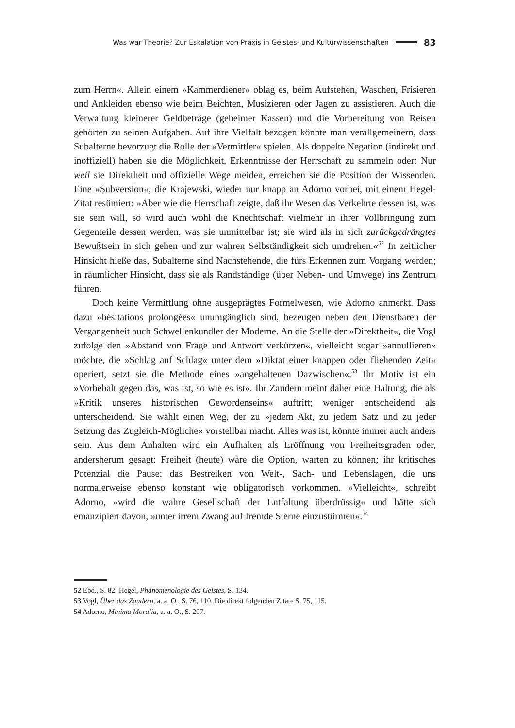Was war Theorie? Zur Eskalation von Praxis in Geistes- und Kulturwissenschaften 83
zum Herrn«. Allein einem »Kammerdiener« oblag es, beim Aufstehen, Waschen, Frisieren und Ankleiden ebenso wie beim Beichten, Musizieren oder Jagen zu assistieren. Auch die Verwaltung kleinerer Geldbeträge (geheimer Kassen) und die Vorbereitung von Reisen gehörten zu seinen Aufgaben. Auf ihre Vielfalt bezogen könnte man verallgemeinern, dass Subalterne bevorzugt die Rolle der »Vermittler« spielen. Als doppelte Negation (indirekt und inoffiziell) haben sie die Möglichkeit, Erkenntnisse der Herrschaft zu sammeln oder: Nur weil sie Direktheit und offizielle Wege meiden, erreichen sie die Position der Wissenden. Eine »Subversion«, die Krajewski, wieder nur knapp an Adorno vorbei, mit einem Hegel-Zitat resümiert: »Aber wie die Herrschaft zeigte, daß ihr Wesen das Verkehrte dessen ist, was sie sein will, so wird auch wohl die Knechtschaft vielmehr in ihrer Vollbringung zum Gegenteile dessen werden, was sie unmittelbar ist; sie wird als in sich zurückgedrängtes Bewußtsein in sich gehen und zur wahren Selbständigkeit sich umdrehen.«<sup>52</sup> In zeitlicher Hinsicht hieße das, Subalterne sind Nachstehende, die fürs Erkennen zum Vorgang werden; in räumlicher Hinsicht, dass sie als Randständige (über Neben- und Umwege) ins Zentrum führen.
Doch keine Vermittlung ohne ausgeprägtes Formelwesen, wie Adorno anmerkt. Dass dazu »hésitations prolongées« unumgänglich sind, bezeugen neben den Dienstbaren der Vergangenheit auch Schwellenkundler der Moderne. An die Stelle der »Direktheit«, die Vogl zufolge den »Abstand von Frage und Antwort verkürzen«, vielleicht sogar »annullieren« möchte, die »Schlag auf Schlag« unter dem »Diktat einer knappen oder fliehenden Zeit« operiert, setzt sie die Methode eines »angehaltenen Dazwischen«.<sup>53</sup> Ihr Motiv ist ein »Vorbehalt gegen das, was ist, so wie es ist«. Ihr Zaudern meint daher eine Haltung, die als »Kritik unseres historischen Gewordenseins« auftritt; weniger entscheidend als unterscheidend. Sie wählt einen Weg, der zu »jedem Akt, zu jedem Satz und zu jeder Setzung das Zugleich-Mögliche« vorstellbar macht. Alles was ist, könnte immer auch anders sein. Aus dem Anhalten wird ein Aufhalten als Eröffnung von Freiheitsgraden oder, andersherum gesagt: Freiheit (heute) wäre die Option, warten zu können; ihr kritisches Potenzial die Pause; das Bestreiken von Welt-, Sach- und Lebenslagen, die uns normalerweise ebenso konstant wie obligatorisch vorkommen. »Vielleicht«, schreibt Adorno, »wird die wahre Gesellschaft der Entfaltung überdrüssig« und hätte sich emanzipiert davon, »unter irrem Zwang auf fremde Sterne einzustürmen«.<sup>54</sup>
52 Ebd., S. 82; Hegel, Phänomenologie des Geistes, S. 134.
53 Vogl, Über das Zaudern, a. a. O., S. 76, 110. Die direkt folgenden Zitate S. 75, 115.
54 Adorno, Minima Moralia, a. a. O., S. 207.